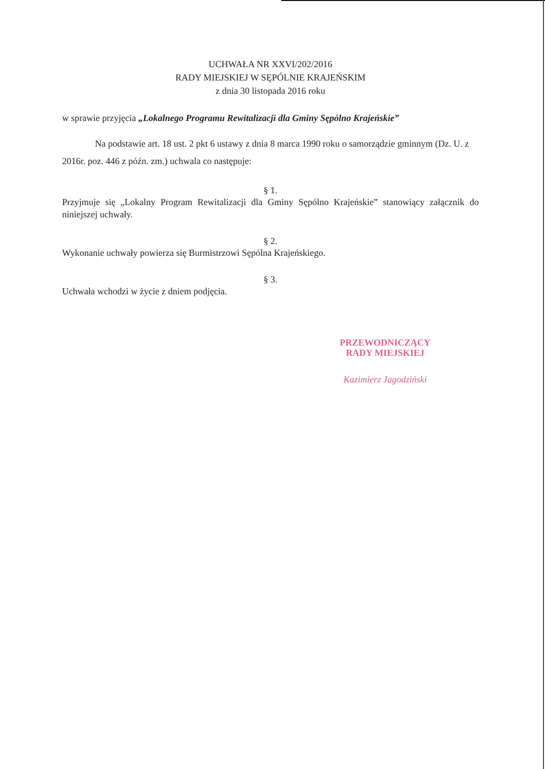UCHWAŁA NR XXVI/202/2016
RADY MIEJSKIEJ W SĘPÓLNIE KRAJEŃSKIM
z dnia 30 listopada 2016 roku
w sprawie przyjęcia „Lokalnego Programu Rewitalizacji dla Gminy Sępólno Krajeńskie”
Na podstawie art. 18 ust. 2 pkt 6 ustawy z dnia 8 marca 1990 roku o samorządzie gminnym (Dz. U. z 2016r. poz. 446 z późn. zm.) uchwala co następuje:
§ 1.
Przyjmuje się „Lokalny Program Rewitalizacji dla Gminy Sępólno Krajeńskie” stanowiący załącznik do niniejszej uchwały.
§ 2.
Wykonanie uchwały powierza się Burmistrzowi Sępólna Krajeńskiego.
§ 3.
Uchwała wchodzi w życie z dniem podjęcia.
PRZEWODNICZĄCY
RADY MIEJSKIEJ
Kazimierz Jagodziński